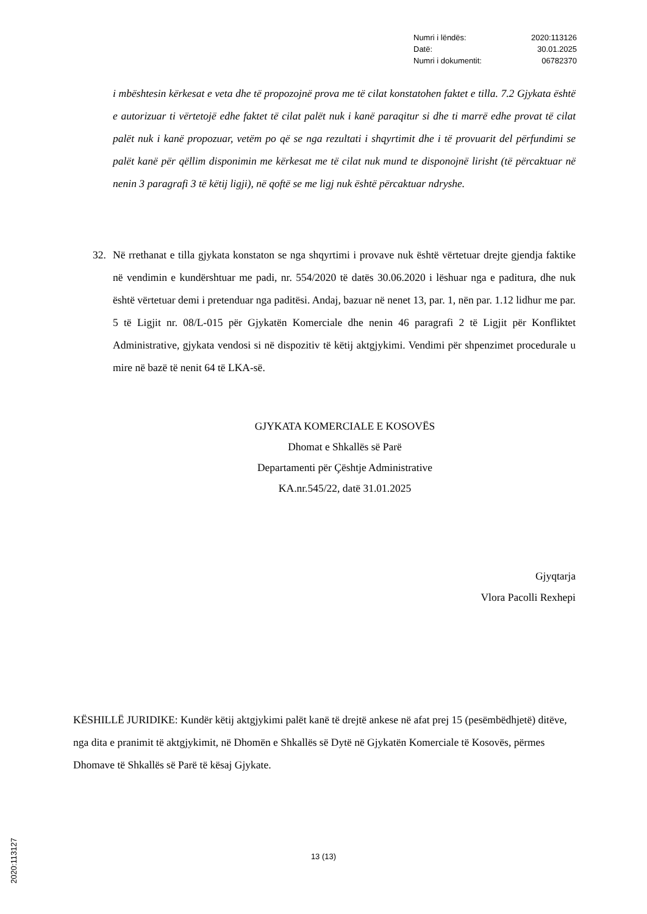| Numri i lëndës: | 2020:113126 |
| Datë: | 30.01.2025 |
| Numri i dokumentit: | 06782370 |
i mbështesin kërkesat e veta dhe të propozojnë prova me të cilat konstatohen faktet e tilla. 7.2 Gjykata është e autorizuar ti vërtetojë edhe faktet të cilat palët nuk i kanë paraqitur si dhe ti marrë edhe provat të cilat palët nuk i kanë propozuar, vetëm po që se nga rezultati i shqyrtimit dhe i të provuarit del përfundimi se palët kanë për qëllim disponimin me kërkesat me të cilat nuk mund te disponojnë lirisht (të përcaktuar në nenin 3 paragrafi 3 të këtij ligji), në qoftë se me ligj nuk është përcaktuar ndryshe.
32. Në rrethanat e tilla gjykata konstaton se nga shqyrtimi i provave nuk është vërtetuar drejte gjendja faktike në vendimin e kundërshtuar me padi, nr. 554/2020 të datës 30.06.2020 i lëshuar nga e paditura, dhe nuk është vërtetuar demi i pretenduar nga paditësi. Andaj, bazuar në nenet 13, par. 1, nën par. 1.12 lidhur me par. 5 të Ligjit nr. 08/L-015 për Gjykatën Komerciale dhe nenin 46 paragrafi 2 të Ligjit për Konfliktet Administrative, gjykata vendosi si në dispozitiv të këtij aktgjykimi. Vendimi për shpenzimet procedurale u mire në bazë të nenit 64 të LKA-së.
GJYKATA KOMERCIALE E KOSOVËS
Dhomat e Shkallës së Parë
Departamenti për Çështje Administrative
KA.nr.545/22, datë 31.01.2025
Gjyqtarja
Vlora Pacolli Rexhepi
KËSHILLË JURIDIKE: Kundër këtij aktgjykimi palët kanë të drejtë ankese në afat prej 15 (pesëmbëdhjetë) ditëve, nga dita e pranimit të aktgjykimit, në Dhomën e Shkallës së Dytë në Gjykatën Komerciale të Kosovës, përmes Dhomave të Shkallës së Parë të kësaj Gjykate.
2020:113127 13 (13)